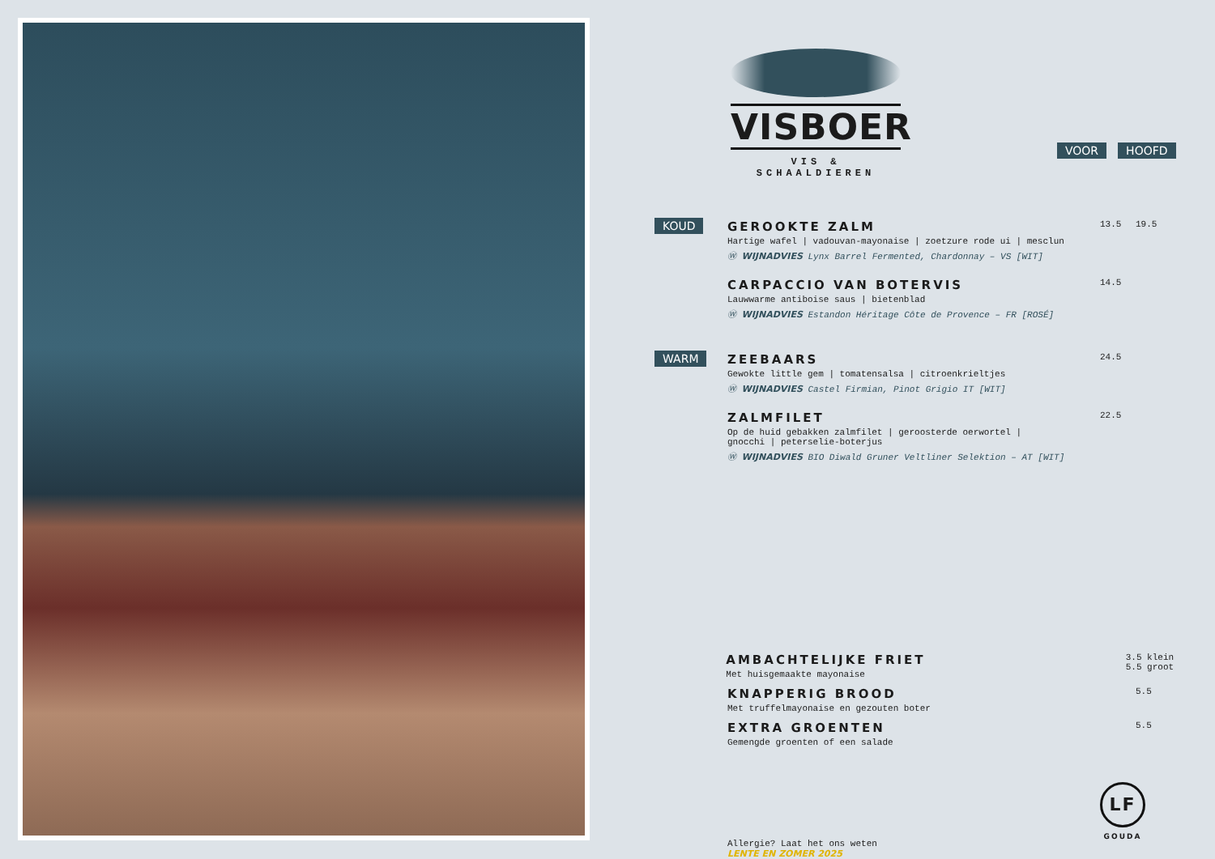VISBOER
VIS & SCHAALDIEREN
VOOR HOOFD
KOUD GEROOKTE ZALM
Hartige wafel | vadouvan-mayonaise | zoetzure rode ui | mesclun
Ⓦ WIJNADVIES Lynx Barrel Fermented, Chardonnay – VS [WIT]
13.5 19.5
CARPACCIO VAN BOTERVIS
Lauwwarme antiboise saus | bietenblad
Ⓦ WIJNADVIES Estandon Héritage Côte de Provence – FR [ROSÉ]
14.5
WARM ZEEBAARS
Gewokte little gem | tomatensalsa | citroenkrieltjes
Ⓦ WIJNADVIES Castel Firmian, Pinot Grigio IT [WIT]
24.5
ZALMFILET
Op de huid gebakken zalmfilet | geroosterde oerwortel |
gnocchi | peterselie-boterjus
Ⓦ WIJNADVIES BIO Diwald Gruner Veltliner Selektion – AT [WIT]
22.5
AMBACHTELIJKE FRIET
Met huisgemaakte mayonaise
3.5 klein
5.5 groot
KNAPPERIG BROOD
Met truffelmayonaise en gezouten boter
5.5
EXTRA GROENTEN
Gemengde groenten of een salade
5.5
Allergie? Laat het ons weten
LENTE EN ZOMER 2025
LF
GOUDA